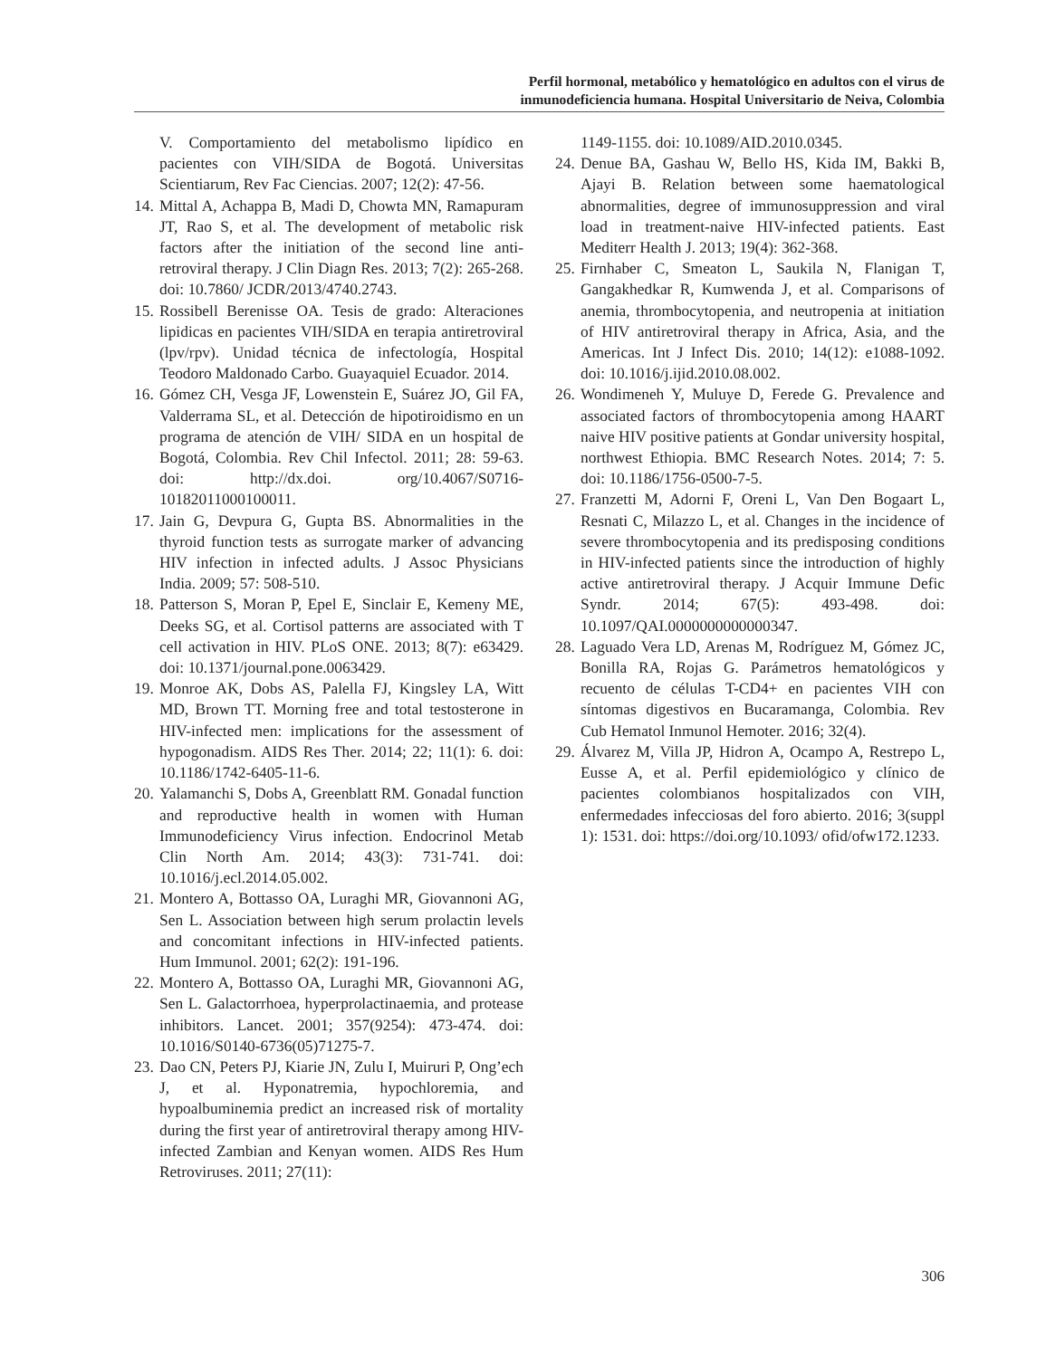Perfil hormonal, metabólico y hematológico en adultos con el virus de
inmunodeficiencia humana. Hospital Universitario de Neiva, Colombia
V. Comportamiento del metabolismo lipídico en pacientes con VIH/SIDA de Bogotá. Universitas Scientiarum, Rev Fac Ciencias. 2007; 12(2): 47-56.
14. Mittal A, Achappa B, Madi D, Chowta MN, Ramapuram JT, Rao S, et al. The development of metabolic risk factors after the initiation of the second line anti-retroviral therapy. J Clin Diagn Res. 2013; 7(2): 265-268. doi: 10.7860/ JCDR/2013/4740.2743.
15. Rossibell Berenisse OA. Tesis de grado: Alteraciones lipidicas en pacientes VIH/SIDA en terapia antiretroviral (lpv/rpv). Unidad técnica de infectología, Hospital Teodoro Maldonado Carbo. Guayaquiel Ecuador. 2014.
16. Gómez CH, Vesga JF, Lowenstein E, Suárez JO, Gil FA, Valderrama SL, et al. Detección de hipotiroidismo en un programa de atención de VIH/ SIDA en un hospital de Bogotá, Colombia. Rev Chil Infectol. 2011; 28: 59-63. doi: http://dx.doi. org/10.4067/S0716-10182011000100011.
17. Jain G, Devpura G, Gupta BS. Abnormalities in the thyroid function tests as surrogate marker of advancing HIV infection in infected adults. J Assoc Physicians India. 2009; 57: 508-510.
18. Patterson S, Moran P, Epel E, Sinclair E, Kemeny ME, Deeks SG, et al. Cortisol patterns are associated with T cell activation in HIV. PLoS ONE. 2013; 8(7): e63429. doi: 10.1371/journal.pone.0063429.
19. Monroe AK, Dobs AS, Palella FJ, Kingsley LA, Witt MD, Brown TT. Morning free and total testosterone in HIV-infected men: implications for the assessment of hypogonadism. AIDS Res Ther. 2014; 22; 11(1): 6. doi: 10.1186/1742-6405-11-6.
20. Yalamanchi S, Dobs A, Greenblatt RM. Gonadal function and reproductive health in women with Human Immunodeficiency Virus infection. Endocrinol Metab Clin North Am. 2014; 43(3): 731-741. doi: 10.1016/j.ecl.2014.05.002.
21. Montero A, Bottasso OA, Luraghi MR, Giovannoni AG, Sen L. Association between high serum prolactin levels and concomitant infections in HIV-infected patients. Hum Immunol. 2001; 62(2): 191-196.
22. Montero A, Bottasso OA, Luraghi MR, Giovannoni AG, Sen L. Galactorrhoea, hyperprolactinaemia, and protease inhibitors. Lancet. 2001; 357(9254): 473-474. doi: 10.1016/S0140-6736(05)71275-7.
23. Dao CN, Peters PJ, Kiarie JN, Zulu I, Muiruri P, Ong’ech J, et al. Hyponatremia, hypochloremia, and hypoalbuminemia predict an increased risk of mortality during the first year of antiretroviral therapy among HIV-infected Zambian and Kenyan women. AIDS Res Hum Retroviruses. 2011; 27(11):
1149-1155. doi: 10.1089/AID.2010.0345.
24. Denue BA, Gashau W, Bello HS, Kida IM, Bakki B, Ajayi B. Relation between some haematological abnormalities, degree of immunosuppression and viral load in treatment-naive HIV-infected patients. East Mediterr Health J. 2013; 19(4): 362-368.
25. Firnhaber C, Smeaton L, Saukila N, Flanigan T, Gangakhedkar R, Kumwenda J, et al. Comparisons of anemia, thrombocytopenia, and neutropenia at initiation of HIV antiretroviral therapy in Africa, Asia, and the Americas. Int J Infect Dis. 2010; 14(12): e1088-1092. doi: 10.1016/j.ijid.2010.08.002.
26. Wondimeneh Y, Muluye D, Ferede G. Prevalence and associated factors of thrombocytopenia among HAART naive HIV positive patients at Gondar university hospital, northwest Ethiopia. BMC Research Notes. 2014; 7: 5. doi: 10.1186/1756-0500-7-5.
27. Franzetti M, Adorni F, Oreni L, Van Den Bogaart L, Resnati C, Milazzo L, et al. Changes in the incidence of severe thrombocytopenia and its predisposing conditions in HIV-infected patients since the introduction of highly active antiretroviral therapy. J Acquir Immune Defic Syndr. 2014; 67(5): 493-498. doi: 10.1097/QAI.0000000000000347.
28. Laguado Vera LD, Arenas M, Rodríguez M, Gómez JC, Bonilla RA, Rojas G. Parámetros hematológicos y recuento de células T-CD4+ en pacientes VIH con síntomas digestivos en Bucaramanga, Colombia. Rev Cub Hematol Inmunol Hemoter. 2016; 32(4).
29. Álvarez M, Villa JP, Hidron A, Ocampo A, Restrepo L, Eusse A, et al. Perfil epidemiológico y clínico de pacientes colombianos hospitalizados con VIH, enfermedades infecciosas del foro abierto. 2016; 3(suppl 1): 1531. doi: https://doi.org/10.1093/ ofid/ofw172.1233.
306